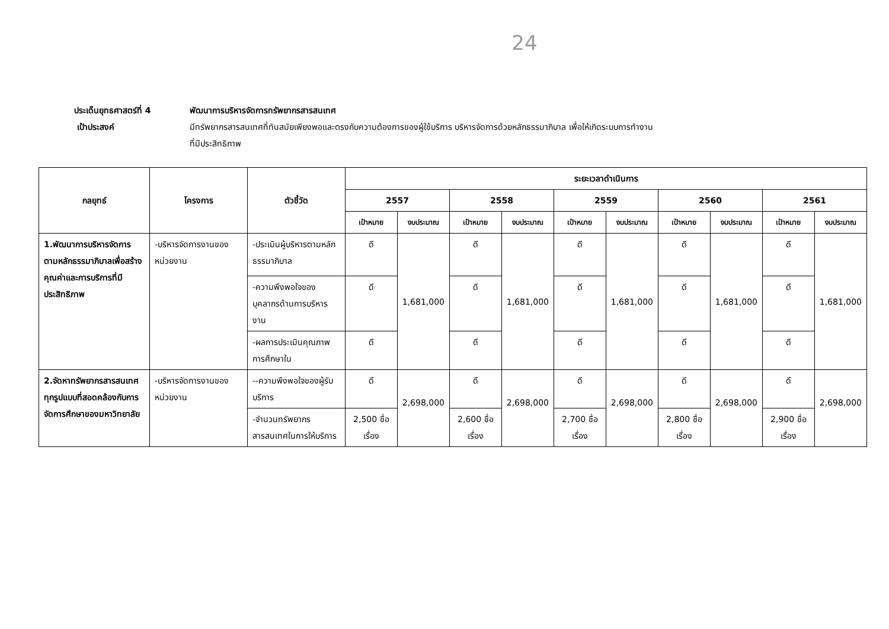24
ประเด็นยุทธศาสตร์ที่ 4 พัฒนาการบริหารจัดการทรัพยากรสารสนเทศ
เป้าประสงค์ มีทรัพยากรสารสนเทศที่ทันสมัยเพียงพอและตรงกับความต้องการของผู้ใช้บริการ บริหารจัดการด้วยหลักธรรมาภิบาล เพื่อให้เกิดระบบการทำงาน
ที่มีประสิทธิภาพ
| กลยุทธ์ | โครงการ | ตัวชี้วัด | ระยะเวลาดำเนินการ | | | | | | | | | |
| --- | --- | --- | --- | --- | --- | --- | --- | --- | --- | --- | --- | --- |
| | | | 2557 | | 2558 | | 2559 | | 2560 | | 2561 | |
| | | | เป้าหมาย | งบประมาณ | เป้าหมาย | งบประมาณ | เป้าหมาย | งบประมาณ | เป้าหมาย | งบประมาณ | เป้าหมาย | งบประมาณ |
| 1.พัฒนาการบริหารจัดการตามหลักธรรมาภิบาลเพื่อสร้างคุณค่าและการบริการที่มีประสิทธิภาพ | -บริหารจัดการงานของหน่วยงาน | -ประเมินผู้บริหารตามหลักธรรมาภิบาล | ดี | 1,681,000 | ดี | 1,681,000 | ดี | 1,681,000 | ดี | 1,681,000 | ดี | 1,681,000 |
| | | -ความพึงพอใจของบุคลากรด้านการบริหารงาน | ดี | | ดี | | ดี | | ดี | | ดี | |
| | | -ผลการประเมินคุณภาพการศึกษาใน | ดี | | ดี | | ดี | | ดี | | ดี | |
| 2.จัดหาทรัพยากรสารสนเทศทุกรูปแบบที่สอดคล้องกับการจัดการศึกษาของมหาวิทยาลัย | -บริหารจัดการงานของหน่วยงาน | --ความพึงพอใจของผู้รับบริการ | ดี | 2,698,000 | ดี | 2,698,000 | ดี | 2,698,000 | ดี | 2,698,000 | ดี | 2,698,000 |
| | | -จำนวนทรัพยากรสารสนเทศในการให้บริการ | 2,500 ชื่อเรื่อง | | 2,600 ชื่อเรื่อง | | 2,700 ชื่อเรื่อง | | 2,800 ชื่อเรื่อง | | 2,900 ชื่อเรื่อง | |